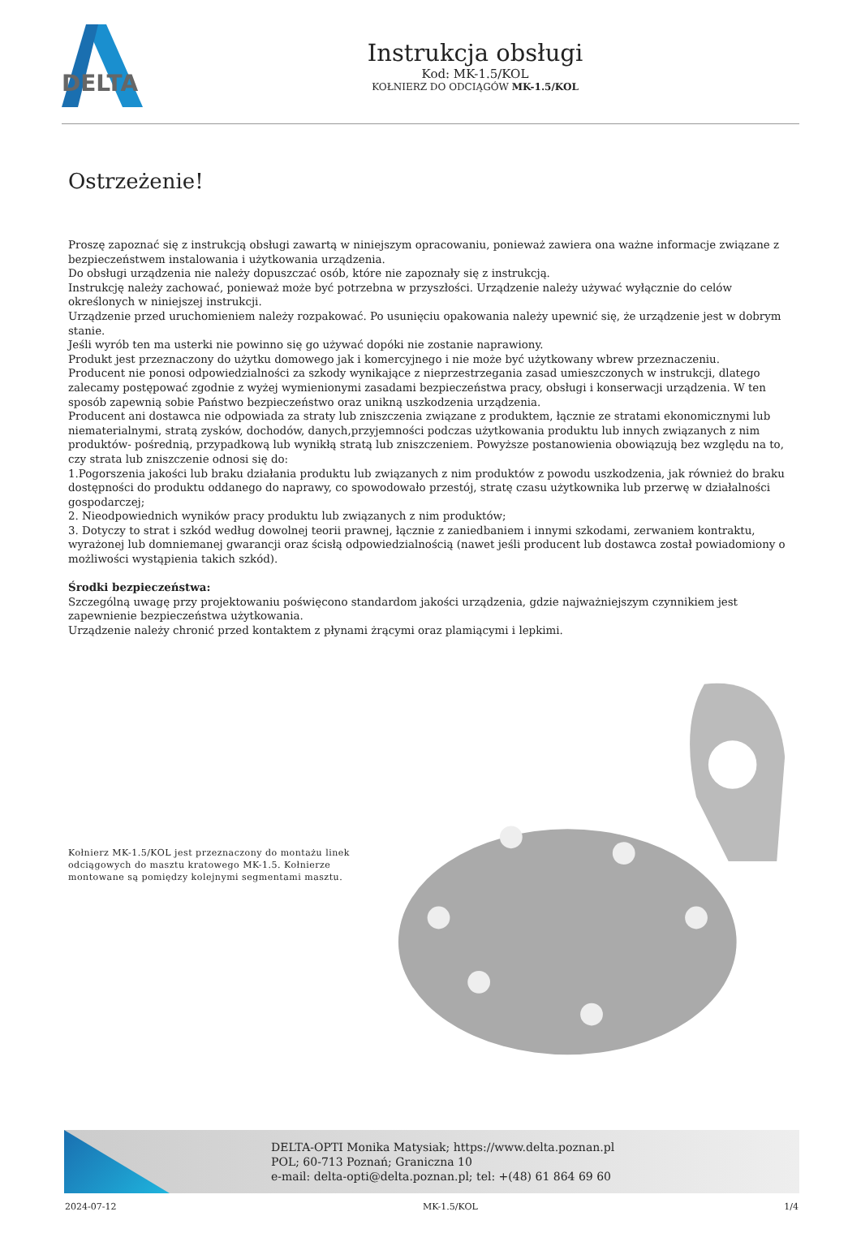DELTA
Instrukcja obsługi
Kod: MK-1.5/KOL
KOŁNIERZ DO ODCIĄGÓW MK-1.5/KOL
Ostrzeżenie!
Proszę zapoznać się z instrukcją obsługi zawartą w niniejszym opracowaniu, ponieważ zawiera ona ważne informacje związane z bezpieczeństwem instalowania i użytkowania urządzenia.
Do obsługi urządzenia nie należy dopuszczać osób, które nie zapoznały się z instrukcją.
Instrukcję należy zachować, ponieważ może być potrzebna w przyszłości. Urządzenie należy używać wyłącznie do celów określonych w niniejszej instrukcji.
Urządzenie przed uruchomieniem należy rozpakować. Po usunięciu opakowania należy upewnić się, że urządzenie jest w dobrym stanie.
Jeśli wyrób ten ma usterki nie powinno się go używać dopóki nie zostanie naprawiony.
Produkt jest przeznaczony do użytku domowego jak i komercyjnego i nie może być użytkowany wbrew przeznaczeniu.
Producent nie ponosi odpowiedzialności za szkody wynikające z nieprzestrzegania zasad umieszczonych w instrukcji, dlatego zalecamy postępować zgodnie z wyżej wymienionymi zasadami bezpieczeństwa pracy, obsługi i konserwacji urządzenia. W ten sposób zapewnią sobie Państwo bezpieczeństwo oraz unikną uszkodzenia urządzenia.
Producent ani dostawca nie odpowiada za straty lub zniszczenia związane z produktem, łącznie ze stratami ekonomicznymi lub niematerialnymi, stratą zysków, dochodów, danych,przyjemności podczas użytkowania produktu lub innych związanych z nim produktów- pośrednią, przypadkową lub wynikłą stratą lub zniszczeniem. Powyższe postanowienia obowiązują bez względu na to, czy strata lub zniszczenie odnosi się do:
1.Pogorszenia jakości lub braku działania produktu lub związanych z nim produktów z powodu uszkodzenia, jak również do braku dostępności do produktu oddanego do naprawy, co spowodowało przestój, stratę czasu użytkownika lub przerwę w działalności gospodarczej;
2. Nieodpowiednich wyników pracy produktu lub związanych z nim produktów;
3. Dotyczy to strat i szkód według dowolnej teorii prawnej, łącznie z zaniedbaniem i innymi szkodami, zerwaniem kontraktu, wyrażonej lub domniemanej gwarancji oraz ścisłą odpowiedzialnością (nawet jeśli producent lub dostawca został powiadomiony o możliwości wystąpienia takich szkód).
Środki bezpieczeństwa:
Szczególną uwagę przy projektowaniu poświęcono standardom jakości urządzenia, gdzie najważniejszym czynnikiem jest zapewnienie bezpieczeństwa użytkowania.
Urządzenie należy chronić przed kontaktem z płynami żrącymi oraz plamiącymi i lepkimi.
Kołnierz MK-1.5/KOL jest przeznaczony do montażu linek odciągowych do masztu kratowego MK-1.5. Kołnierze montowane są pomiędzy kolejnymi segmentami masztu.
DELTA-OPTI Monika Matysiak; https://www.delta.poznan.pl
POL; 60-713 Poznań; Graniczna 10
e-mail: delta-opti@delta.poznan.pl; tel: +(48) 61 864 69 60
2024-07-12 MK-1.5/KOL 1/4